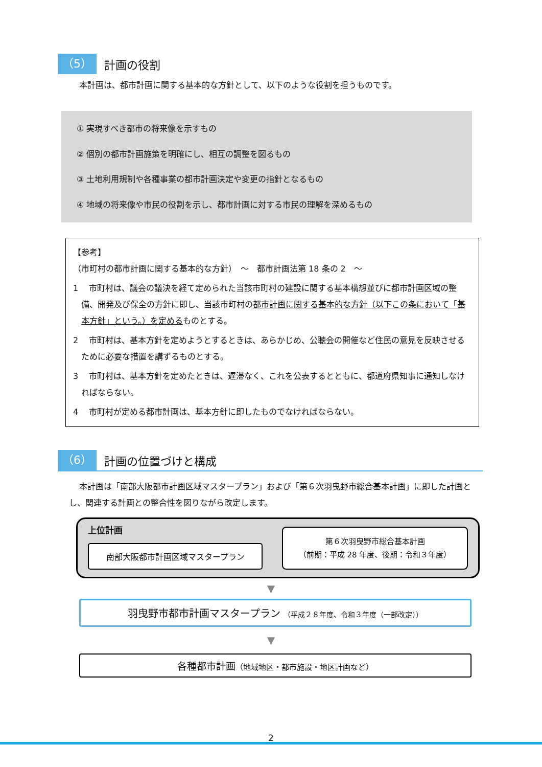（5） 計画の役割
本計画は、都市計画に関する基本的な方針として、以下のような役割を担うものです。
① 実現すべき都市の将来像を示すもの
② 個別の都市計画施策を明確にし、相互の調整を図るもの
③ 土地利用規制や各種事業の都市計画決定や変更の指針となるもの
④ 地域の将来像や市民の役割を示し、都市計画に対する市民の理解を深めるもの
【参考】
（市町村の都市計画に関する基本的な方針）　～　都市計画法第 18 条の 2　～
1　 市町村は、議会の議決を経て定められた当該市町村の建設に関する基本構想並びに都市計画区域の整備、開発及び保全の方針に即し、当該市町村の都市計画に関する基本的な方針（以下この条において「基本方針」という。）を定めるものとする。
2　 市町村は、基本方針を定めようとするときは、あらかじめ、公聴会の開催など住民の意見を反映させるために必要な措置を講ずるものとする。
3　 市町村は、基本方針を定めたときは、遅滞なく、これを公表するとともに、都道府県知事に通知しなければならない。
4　 市町村が定める都市計画は、基本方針に即したものでなければならない。
（6） 計画の位置づけと構成
本計画は「南部大阪都市計画区域マスタープラン」および「第６次羽曳野市総合基本計画」に即した計画とし、関連する計画との整合性を図りながら改定します。
上位計画
南部大阪都市計画区域マスタープラン
第６次羽曳野市総合基本計画
（前期：平成 28 年度、後期：令和３年度）
▼
羽曳野市都市計画マスタープラン （平成２８年度、令和３年度（一部改定））
▼
各種都市計画（地域地区・都市施設・地区計画など）
2